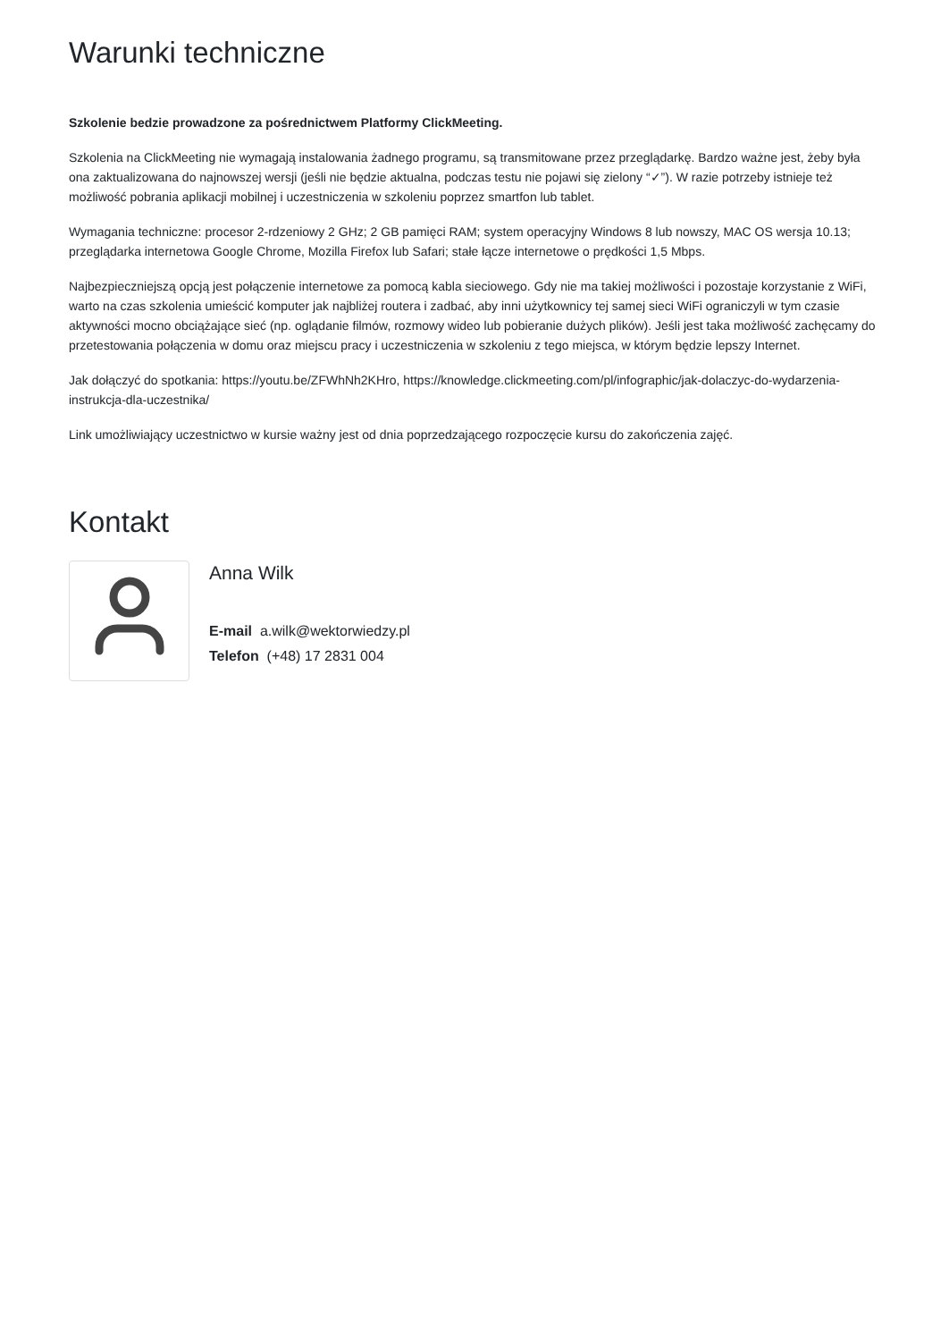Warunki techniczne
Szkolenie bedzie prowadzone za pośrednictwem Platformy ClickMeeting.
Szkolenia na ClickMeeting nie wymagają instalowania żadnego programu, są transmitowane przez przeglądarkę. Bardzo ważne jest, żeby była ona zaktualizowana do najnowszej wersji (jeśli nie będzie aktualna, podczas testu nie pojawi się zielony “✓”). W razie potrzeby istnieje też możliwość pobrania aplikacji mobilnej i uczestniczenia w szkoleniu poprzez smartfon lub tablet.
Wymagania techniczne: procesor 2-rdzeniowy 2 GHz; 2 GB pamięci RAM; system operacyjny Windows 8 lub nowszy, MAC OS wersja 10.13; przeglądarka internetowa Google Chrome, Mozilla Firefox lub Safari; stałe łącze internetowe o prędkości 1,5 Mbps.
Najbezpieczniejszą opcją jest połączenie internetowe za pomocą kabla sieciowego. Gdy nie ma takiej możliwości i pozostaje korzystanie z WiFi, warto na czas szkolenia umieścić komputer jak najbliżej routera i zadbać, aby inni użytkownicy tej samej sieci WiFi ograniczyli w tym czasie aktywności mocno obciążające sieć (np. oglądanie filmów, rozmowy wideo lub pobieranie dużych plików). Jeśli jest taka możliwość zachęcamy do przetestowania połączenia w domu oraz miejscu pracy i uczestniczenia w szkoleniu z tego miejsca, w którym będzie lepszy Internet.
Jak dołączyć do spotkania: https://youtu.be/ZFWhNh2KHro, https://knowledge.clickmeeting.com/pl/infographic/jak-dolaczyc-do-wydarzenia-instrukcja-dla-uczestnika/
Link umożliwiający uczestnictwo w kursie ważny jest od dnia poprzedzającego rozpoczęcie kursu do zakończenia zajęć.
Kontakt
Anna Wilk
E-mail a.wilk@wektorwiedzy.pl
Telefon (+48) 17 2831 004